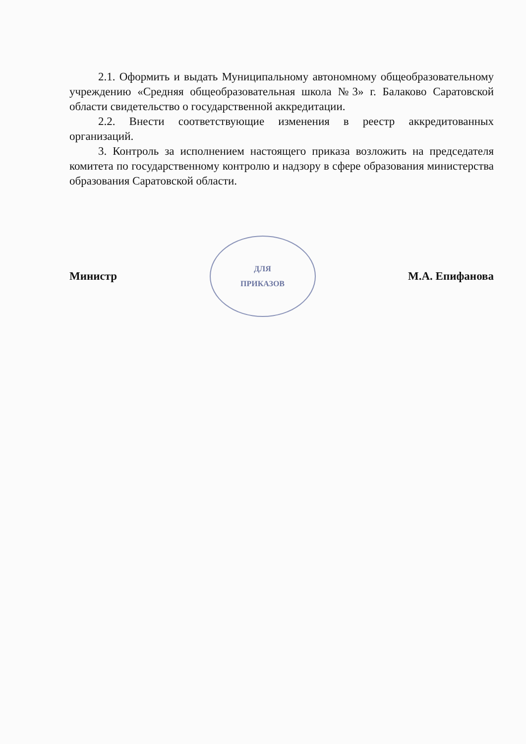2.1. Оформить и выдать Муниципальному автономному общеобразовательному учреждению «Средняя общеобразовательная школа №3» г. Балаково Саратовской области свидетельство о государственной аккредитации.
2.2. Внести соответствующие изменения в реестр аккредитованных организаций.
3. Контроль за исполнением настоящего приказа возложить на председателя комитета по государственному контролю и надзору в сфере образования министерства образования Саратовской области.
Министр
ДЛЯ
ПРИКАЗОВ
М.А. Епифанова